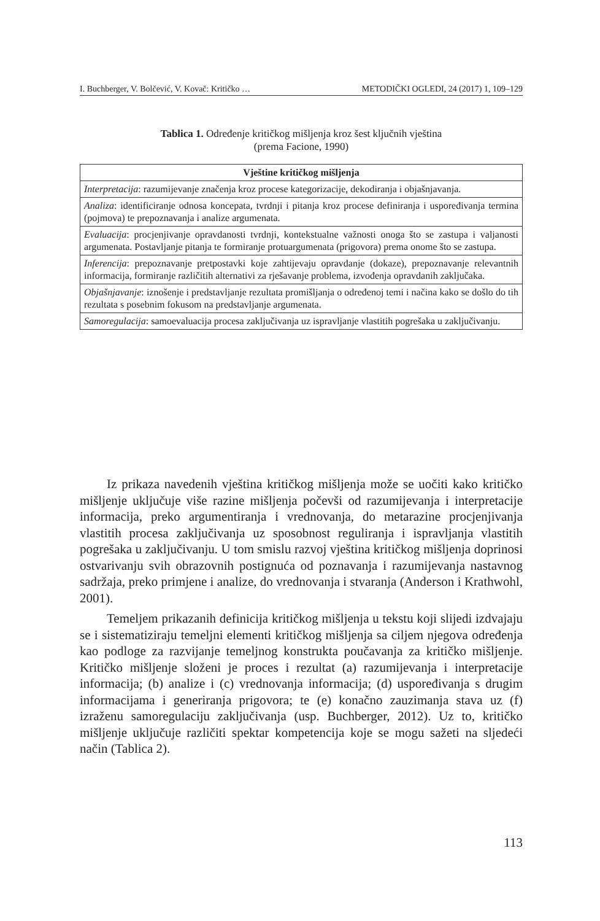I. Buchberger, V. Bolčević, V. Kovač: Kritičko … METODIČKI OGLEDI, 24 (2017) 1, 109–129
Tablica 1. Određenje kritičkog mišljenja kroz šest ključnih vještina
(prema Facione, 1990)
| Vještine kritičkog mišljenja |
| --- |
| Interpretacija : razumijevanje značenja kroz procese kategorizacije, dekodiranja i objašnjavanja. |
| Analiza : identificiranje odnosa koncepata, tvrdnji i pitanja kroz procese definiranja i uspoređivanja termina (pojmova) te prepoznavanja i analize argumenata. |
| Evaluacija : procjenjivanje opravdanosti tvrdnji, kontekstualne važnosti onoga što se zastupa i valjanosti argumenata. Postavljanje pitanja te formiranje protuargumenata (prigovora) prema onome što se zastupa. |
| Inferencija : prepoznavanje pretpostavki koje zahtijevaju opravdanje (dokaze), prepoznavanje relevantnih informacija, formiranje različitih alternativi za rješavanje problema, izvođenja opravdanih zaključaka. |
| Objašnjavanje : iznošenje i predstavljanje rezultata promišljanja o određenoj temi i načina kako se došlo do tih rezultata s posebnim fokusom na predstavljanje argumenata. |
| Samoregulacija : samoevaluacija procesa zaključivanja uz ispravljanje vlastitih pogrešaka u zaključivanju. |
Iz prikaza navedenih vještina kritičkog mišljenja može se uočiti kako kritičko mišljenje uključuje više razine mišljenja počevši od razumijevanja i interpretacije informacija, preko argumentiranja i vrednovanja, do metarazine procjenjivanja vlastitih procesa zaključivanja uz sposobnost reguliranja i ispravljanja vlastitih pogrešaka u zaključivanju. U tom smislu razvoj vještina kritičkog mišljenja doprinosi ostvarivanju svih obrazovnih postignuća od poznavanja i razumijevanja nastavnog sadržaja, preko primjene i analize, do vrednovanja i stvaranja (Anderson i Krathwohl, 2001).
Temeljem prikazanih definicija kritičkog mišljenja u tekstu koji slijedi izdvajaju se i sistematiziraju temeljni elementi kritičkog mišljenja sa ciljem njegova određenja kao podloge za razvijanje temeljnog konstrukta poučavanja za kritičko mišljenje. Kritičko mišljenje složeni je proces i rezultat (a) razumijevanja i interpretacije informacija; (b) analize i (c) vrednovanja informacija; (d) uspoređivanja s drugim informacijama i generiranja prigovora; te (e) konačno zauzimanja stava uz (f) izraženu samoregulaciju zaključivanja (usp. Buchberger, 2012). Uz to, kritičko mišljenje uključuje različiti spektar kompetencija koje se mogu sažeti na sljedeći način (Tablica 2).
113